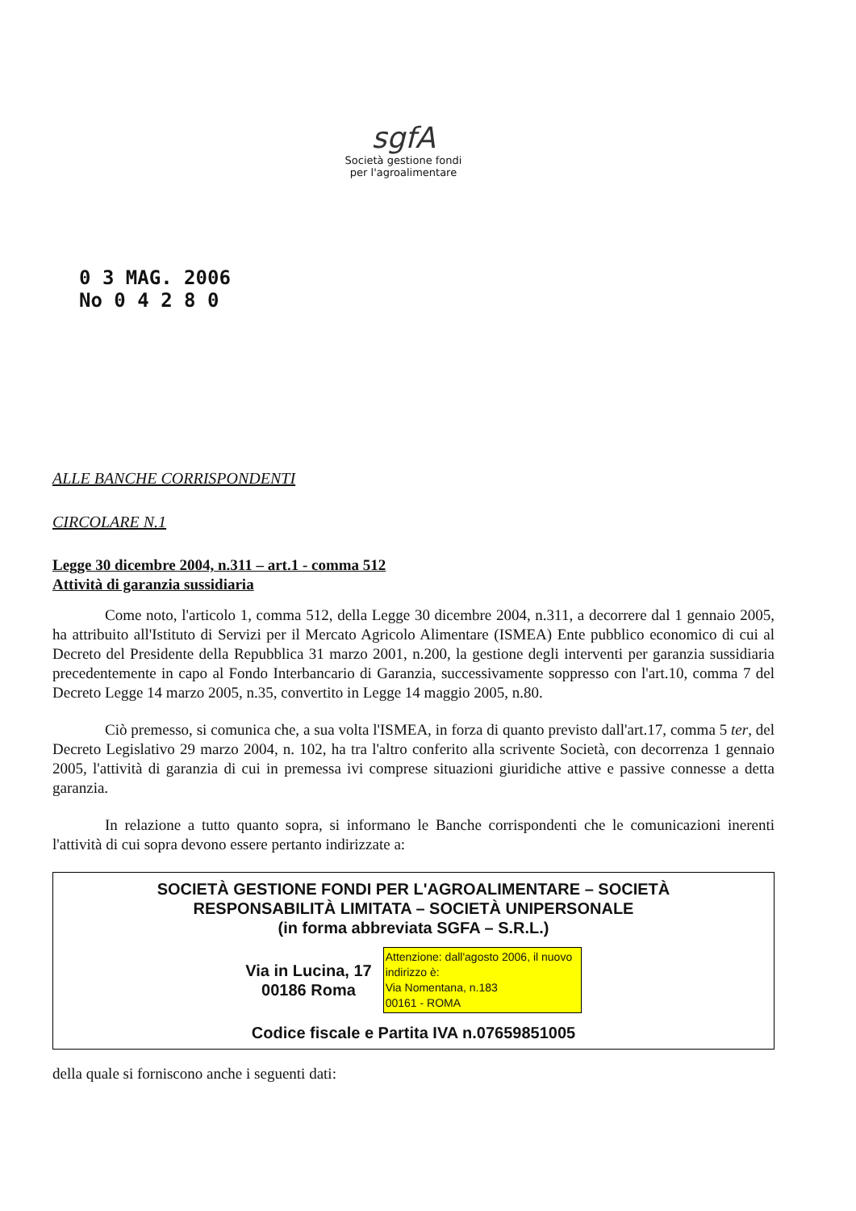sgfA
Società gestione fondi
per l'agroalimentare
0 3 MAG. 2006
No 0 4 2 8 0
ALLE BANCHE CORRISPONDENTI
CIRCOLARE N.1
Legge 30 dicembre 2004, n.311 – art.1 - comma 512
Attività di garanzia sussidiaria
Come noto, l'articolo 1, comma 512, della Legge 30 dicembre 2004, n.311, a decorrere dal 1 gennaio 2005, ha attribuito all'Istituto di Servizi per il Mercato Agricolo Alimentare (ISMEA) Ente pubblico economico di cui al Decreto del Presidente della Repubblica 31 marzo 2001, n.200, la gestione degli interventi per garanzia sussidiaria precedentemente in capo al Fondo Interbancario di Garanzia, successivamente soppresso con l'art.10, comma 7 del Decreto Legge 14 marzo 2005, n.35, convertito in Legge 14 maggio 2005, n.80.
Ciò premesso, si comunica che, a sua volta l'ISMEA, in forza di quanto previsto dall'art.17, comma 5 ter, del Decreto Legislativo 29 marzo 2004, n. 102, ha tra l'altro conferito alla scrivente Società, con decorrenza 1 gennaio 2005, l'attività di garanzia di cui in premessa ivi comprese situazioni giuridiche attive e passive connesse a detta garanzia.
In relazione a tutto quanto sopra, si informano le Banche corrispondenti che le comunicazioni inerenti l'attività di cui sopra devono essere pertanto indirizzate a:
SOCIETÀ GESTIONE FONDI PER L'AGROALIMENTARE – SOCIETÀ
RESPONSABILITÀ LIMITATA – SOCIETÀ UNIPERSONALE
(in forma abbreviata SGFA – S.R.L.)
Via in Lucina, 17
00186 Roma
Attenzione: dall'agosto 2006, il nuovo indirizzo è:
Via Nomentana, n.183
00161 - ROMA
Codice fiscale e Partita IVA n.07659851005
della quale si forniscono anche i seguenti dati: